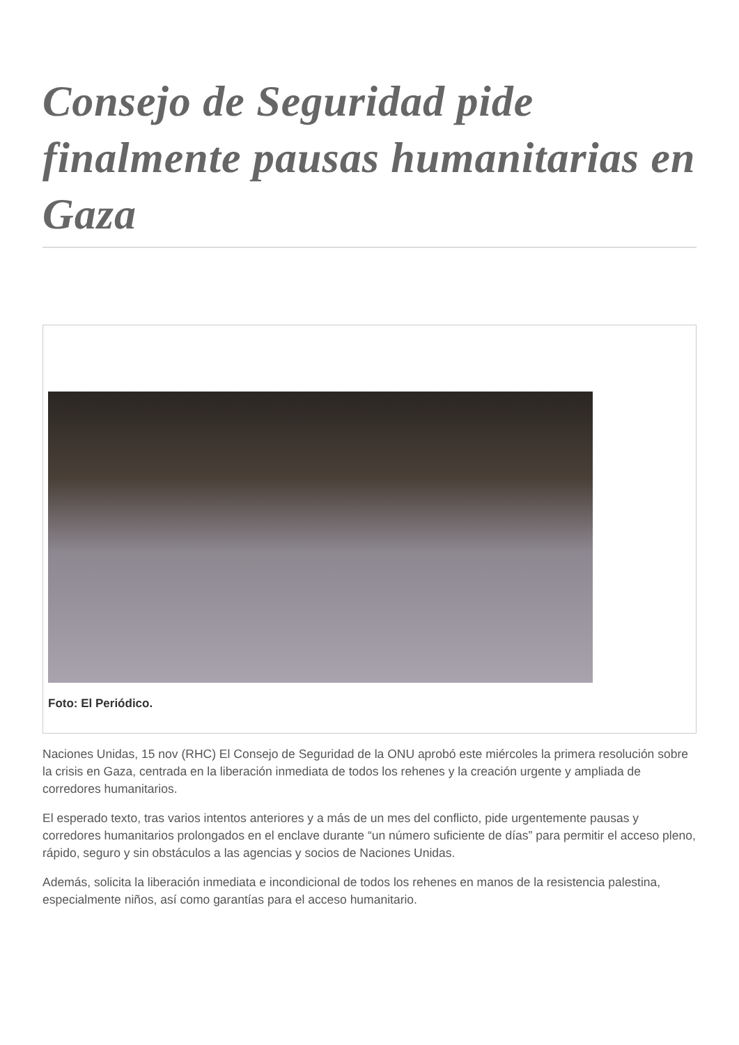Consejo de Seguridad pide finalmente pausas humanitarias en Gaza
Foto: El Periódico.
Naciones Unidas, 15 nov (RHC) El Consejo de Seguridad de la ONU aprobó este miércoles la primera resolución sobre la crisis en Gaza, centrada en la liberación inmediata de todos los rehenes y la creación urgente y ampliada de corredores humanitarios.
El esperado texto, tras varios intentos anteriores y a más de un mes del conflicto, pide urgentemente pausas y corredores humanitarios prolongados en el enclave durante “un número suficiente de días” para permitir el acceso pleno, rápido, seguro y sin obstáculos a las agencias y socios de Naciones Unidas.
Además, solicita la liberación inmediata e incondicional de todos los rehenes en manos de la resistencia palestina, especialmente niños, así como garantías para el acceso humanitario.